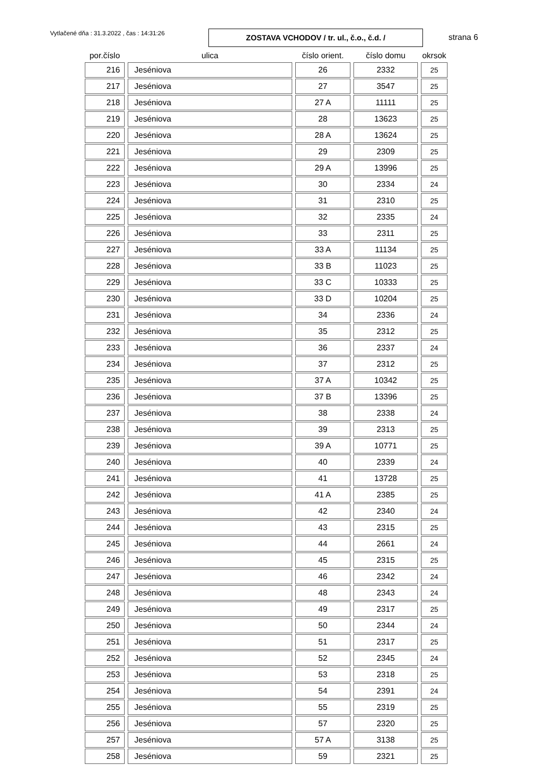Vytlačené dňa : 31.3.2022 , čas : 14:31:26
ZOSTAVA VCHODOV / tr. ul., č.o., č.d. /
strana 6
| por.číslo | ulica | číslo orient. | číslo domu | okrsok |
| --- | --- | --- | --- | --- |
| 216 | Jeséniova | 26 | 2332 | 25 |
| 217 | Jeséniova | 27 | 3547 | 25 |
| 218 | Jeséniova | 27 A | 11111 | 25 |
| 219 | Jeséniova | 28 | 13623 | 25 |
| 220 | Jeséniova | 28 A | 13624 | 25 |
| 221 | Jeséniova | 29 | 2309 | 25 |
| 222 | Jeséniova | 29 A | 13996 | 25 |
| 223 | Jeséniova | 30 | 2334 | 24 |
| 224 | Jeséniova | 31 | 2310 | 25 |
| 225 | Jeséniova | 32 | 2335 | 24 |
| 226 | Jeséniova | 33 | 2311 | 25 |
| 227 | Jeséniova | 33 A | 11134 | 25 |
| 228 | Jeséniova | 33 B | 11023 | 25 |
| 229 | Jeséniova | 33 C | 10333 | 25 |
| 230 | Jeséniova | 33 D | 10204 | 25 |
| 231 | Jeséniova | 34 | 2336 | 24 |
| 232 | Jeséniova | 35 | 2312 | 25 |
| 233 | Jeséniova | 36 | 2337 | 24 |
| 234 | Jeséniova | 37 | 2312 | 25 |
| 235 | Jeséniova | 37 A | 10342 | 25 |
| 236 | Jeséniova | 37 B | 13396 | 25 |
| 237 | Jeséniova | 38 | 2338 | 24 |
| 238 | Jeséniova | 39 | 2313 | 25 |
| 239 | Jeséniova | 39 A | 10771 | 25 |
| 240 | Jeséniova | 40 | 2339 | 24 |
| 241 | Jeséniova | 41 | 13728 | 25 |
| 242 | Jeséniova | 41 A | 2385 | 25 |
| 243 | Jeséniova | 42 | 2340 | 24 |
| 244 | Jeséniova | 43 | 2315 | 25 |
| 245 | Jeséniova | 44 | 2661 | 24 |
| 246 | Jeséniova | 45 | 2315 | 25 |
| 247 | Jeséniova | 46 | 2342 | 24 |
| 248 | Jeséniova | 48 | 2343 | 24 |
| 249 | Jeséniova | 49 | 2317 | 25 |
| 250 | Jeséniova | 50 | 2344 | 24 |
| 251 | Jeséniova | 51 | 2317 | 25 |
| 252 | Jeséniova | 52 | 2345 | 24 |
| 253 | Jeséniova | 53 | 2318 | 25 |
| 254 | Jeséniova | 54 | 2391 | 24 |
| 255 | Jeséniova | 55 | 2319 | 25 |
| 256 | Jeséniova | 57 | 2320 | 25 |
| 257 | Jeséniova | 57 A | 3138 | 25 |
| 258 | Jeséniova | 59 | 2321 | 25 |